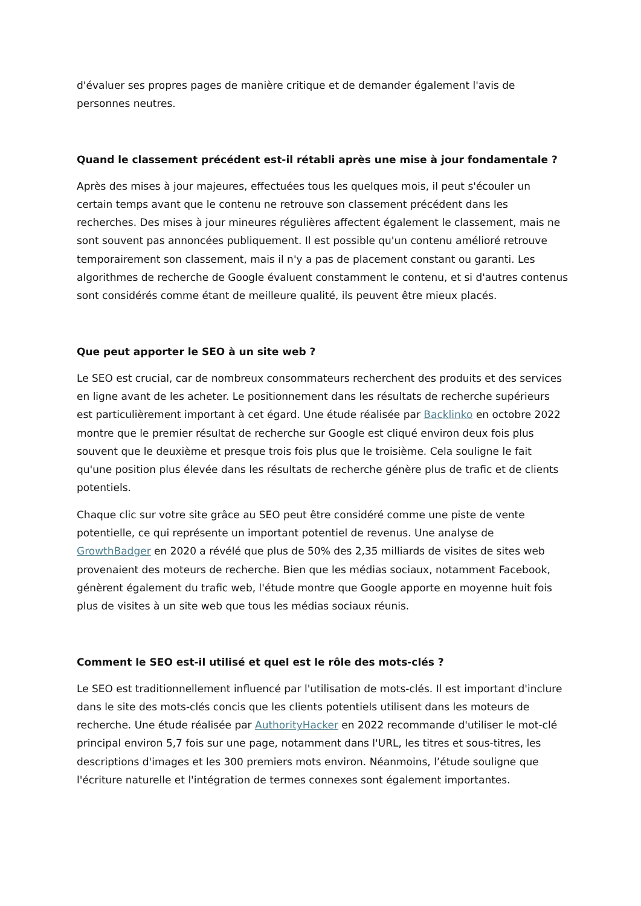d'évaluer ses propres pages de manière critique et de demander également l'avis de personnes neutres.
Quand le classement précédent est-il rétabli après une mise à jour fondamentale ?
Après des mises à jour majeures, effectuées tous les quelques mois, il peut s'écouler un certain temps avant que le contenu ne retrouve son classement précédent dans les recherches. Des mises à jour mineures régulières affectent également le classement, mais ne sont souvent pas annoncées publiquement. Il est possible qu'un contenu amélioré retrouve temporairement son classement, mais il n'y a pas de placement constant ou garanti. Les algorithmes de recherche de Google évaluent constamment le contenu, et si d'autres contenus sont considérés comme étant de meilleure qualité, ils peuvent être mieux placés.
Que peut apporter le SEO à un site web ?
Le SEO est crucial, car de nombreux consommateurs recherchent des produits et des services en ligne avant de les acheter. Le positionnement dans les résultats de recherche supérieurs est particulièrement important à cet égard. Une étude réalisée par Backlinko en octobre 2022 montre que le premier résultat de recherche sur Google est cliqué environ deux fois plus souvent que le deuxième et presque trois fois plus que le troisième. Cela souligne le fait qu'une position plus élevée dans les résultats de recherche génère plus de trafic et de clients potentiels.
Chaque clic sur votre site grâce au SEO peut être considéré comme une piste de vente potentielle, ce qui représente un important potentiel de revenus. Une analyse de GrowthBadger en 2020 a révélé que plus de 50% des 2,35 milliards de visites de sites web provenaient des moteurs de recherche. Bien que les médias sociaux, notamment Facebook, génèrent également du trafic web, l'étude montre que Google apporte en moyenne huit fois plus de visites à un site web que tous les médias sociaux réunis.
Comment le SEO est-il utilisé et quel est le rôle des mots-clés ?
Le SEO est traditionnellement influencé par l'utilisation de mots-clés. Il est important d'inclure dans le site des mots-clés concis que les clients potentiels utilisent dans les moteurs de recherche. Une étude réalisée par AuthorityHacker en 2022 recommande d'utiliser le mot-clé principal environ 5,7 fois sur une page, notamment dans l'URL, les titres et sous-titres, les descriptions d'images et les 300 premiers mots environ. Néanmoins, l’étude souligne que l'écriture naturelle et l'intégration de termes connexes sont également importantes.